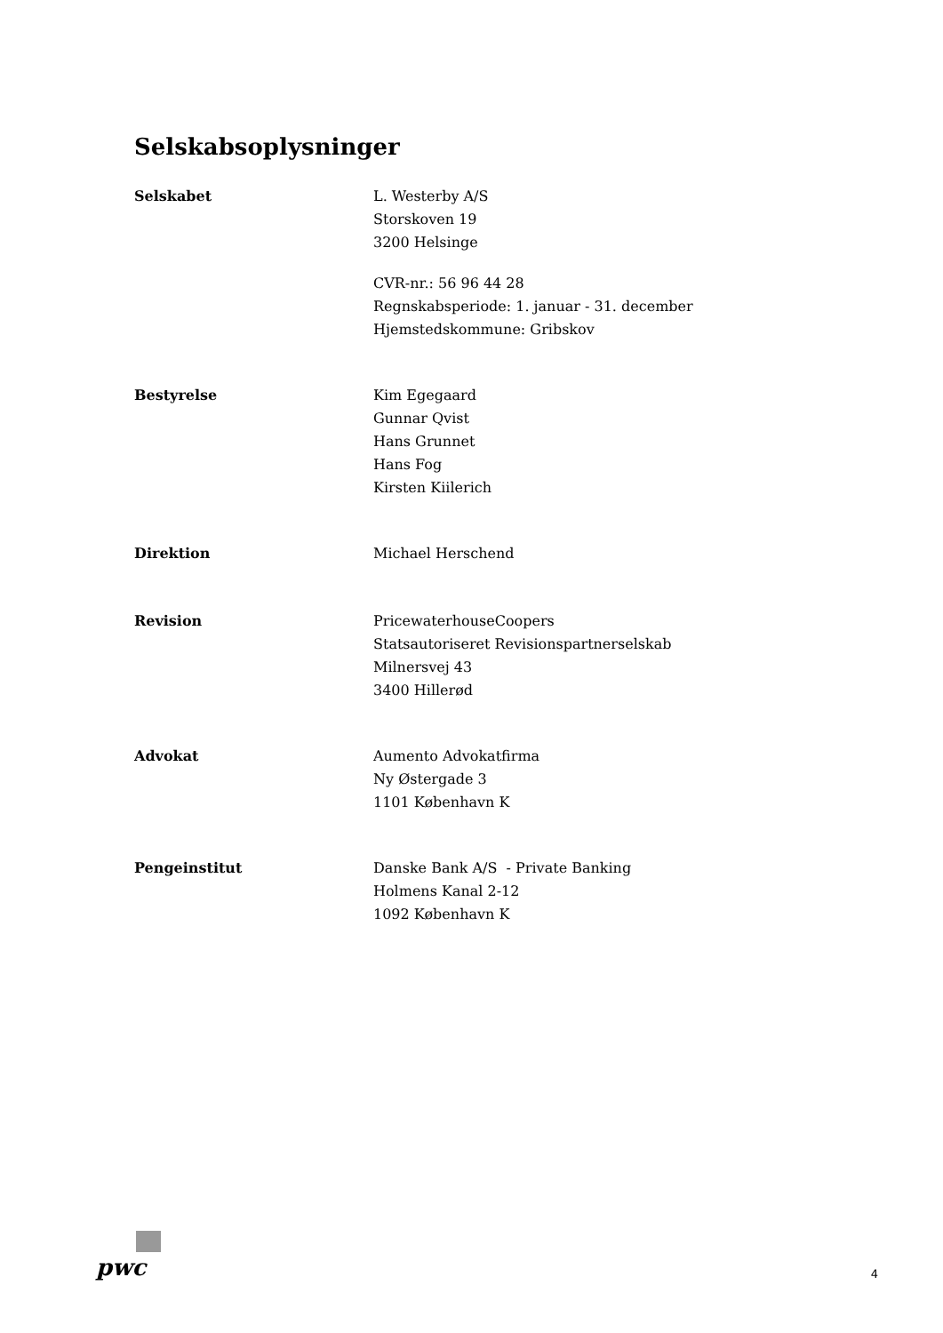Selskabsoplysninger
Selskabet L. Westerby A/S
Storskoven 19
3200 Helsinge
CVR-nr.: 56 96 44 28
Regnskabsperiode: 1. januar - 31. december
Hjemstedskommune: Gribskov
Bestyrelse Kim Egegaard
Gunnar Qvist
Hans Grunnet
Hans Fog
Kirsten Kiilerich
Direktion Michael Herschend
Revision PricewaterhouseCoopers
Statsautoriseret Revisionspartnerselskab
Milnersvej 43
3400 Hillerød
Advokat Aumento Advokatfirma
Ny Østergade 3
1101 København K
Pengeinstitut Danske Bank A/S - Private Banking
Holmens Kanal 2-12
1092 København K
pwc
4